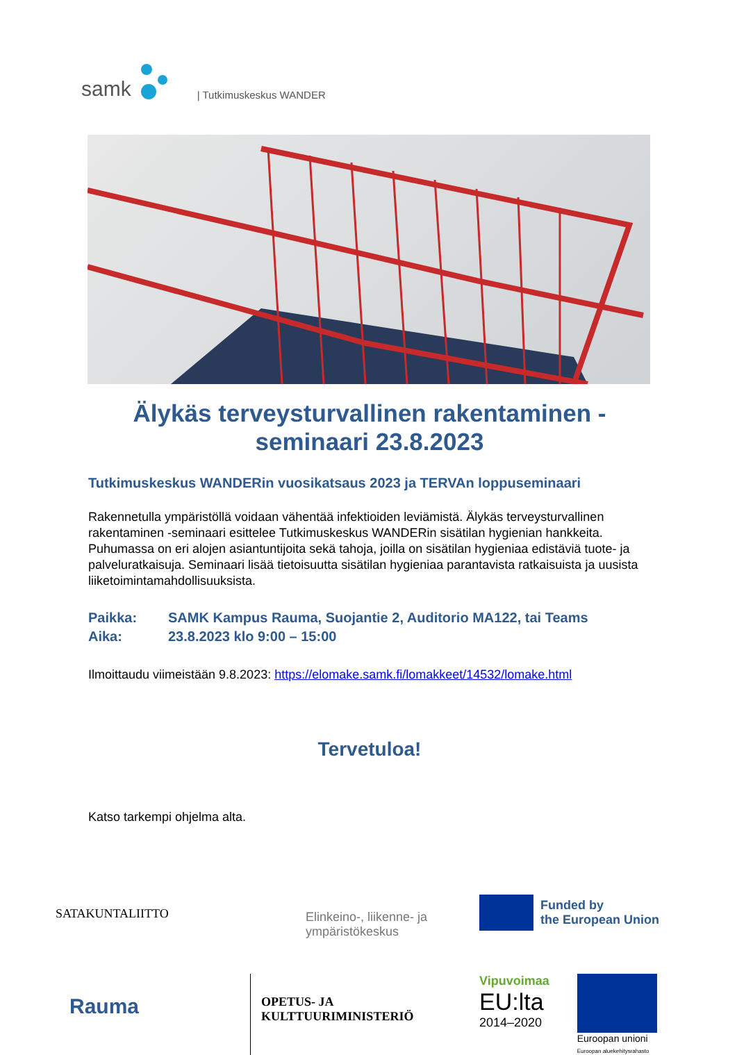samk | Tutkimuskeskus WANDER
Älykäs terveysturvallinen rakentaminen -
seminaari 23.8.2023
Tutkimuskeskus WANDERin vuosikatsaus 2023 ja TERVAn loppuseminaari
Rakennetulla ympäristöllä voidaan vähentää infektioiden leviämistä. Älykäs terveysturvallinen rakentaminen -seminaari esittelee Tutkimuskeskus WANDERin sisätilan hygienian hankkeita. Puhumassa on eri alojen asiantuntijoita sekä tahoja, joilla on sisätilan hygieniaa edistäviä tuote- ja palveluratkaisuja. Seminaari lisää tietoisuutta sisätilan hygieniaa parantavista ratkaisuista ja uusista liiketoimintamahdollisuuksista.
Paikka: SAMK Kampus Rauma, Suojantie 2, Auditorio MA122, tai Teams
Aika: 23.8.2023 klo 9:00 – 15:00
Ilmoittaudu viimeistään 9.8.2023: https://elomake.samk.fi/lomakkeet/14532/lomake.html
Tervetuloa!
Katso tarkempi ohjelma alta.
SATAKUNTALIITTO
Elinkeino-, liikenne- ja
ympäristökeskus
Funded by
the European Union
Rauma
OPETUS- JA
KULTTUURIMINISTERIÖ
Vipuvoimaa
EU:lta
2014–2020
Euroopan unioni
Euroopan aluekehitysrahasto